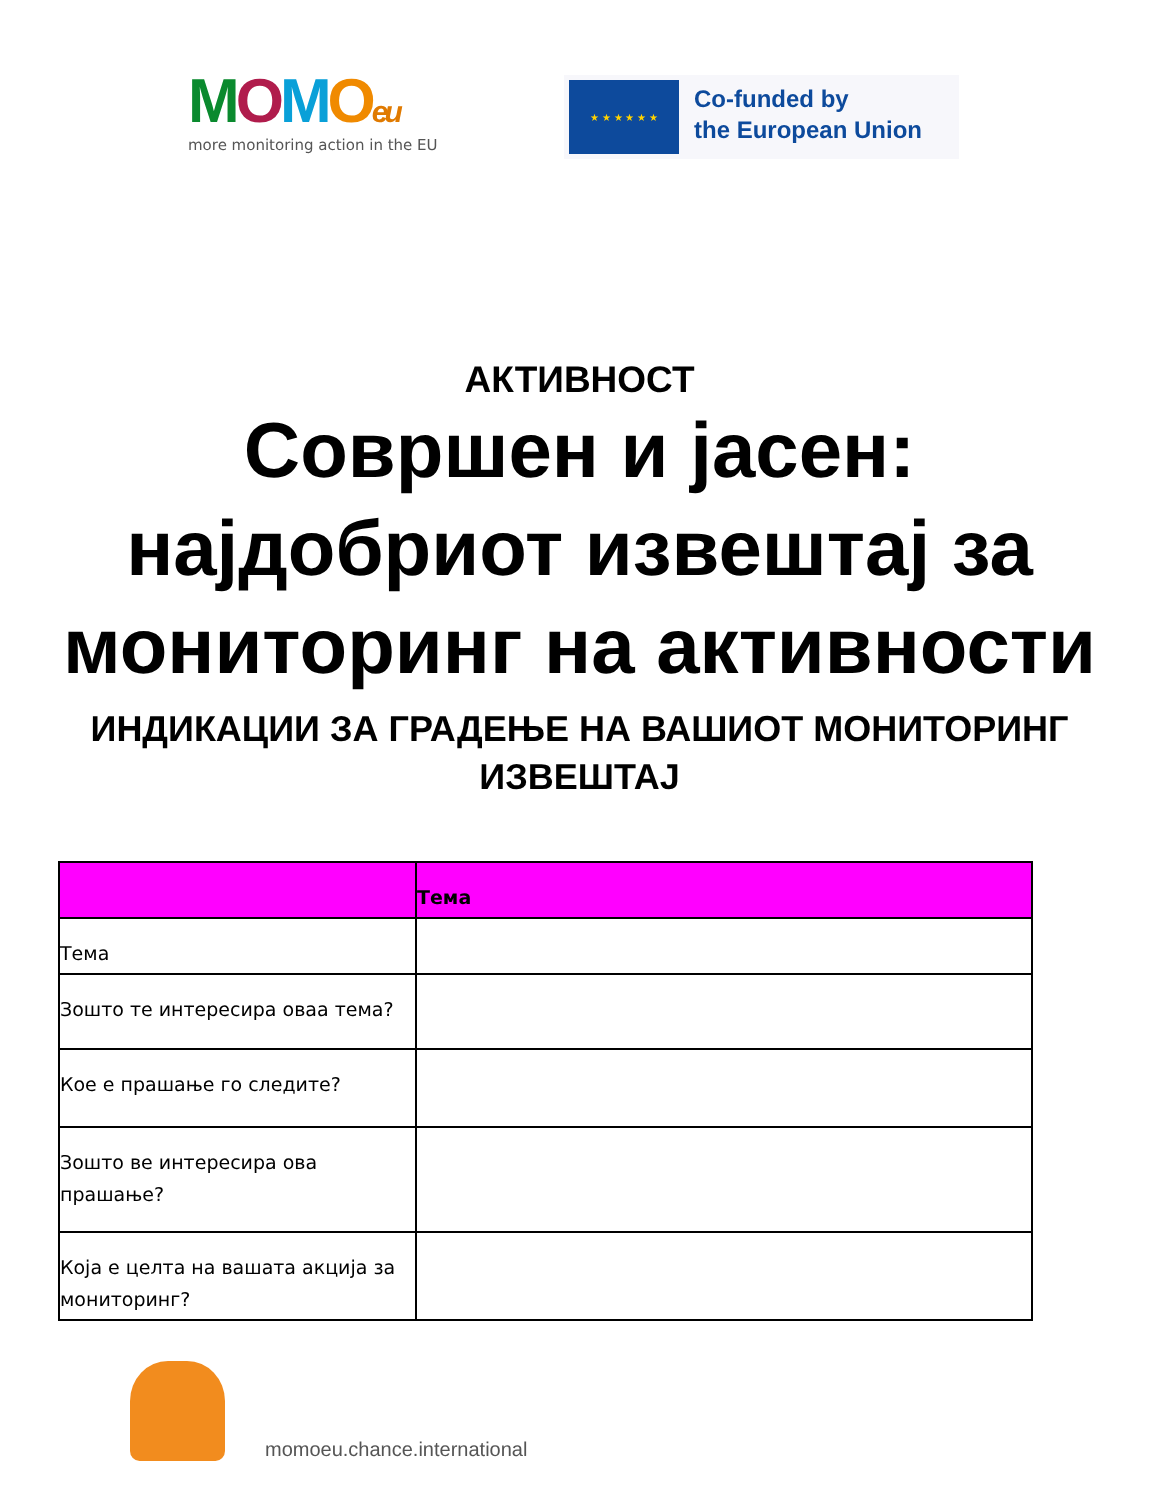MOMOeu
more monitoring action in the EU
★ ★ ★ ★ ★ ★
Co-funded by
the European Union
АКТИВНОСТ
Совршен и јасен:
најдобриот извештај за
мониторинг на активности
ИНДИКАЦИИ ЗА ГРАДЕЊЕ НА ВАШИОТ МОНИТОРИНГ
ИЗВЕШТАЈ
| | Тема |
| --- | --- |
| Тема | |
| Зошто те интересира оваа тема? | |
| Кое е прашање го следите? | |
| Зошто ве интересира ова прашање? | |
| Која е целта на вашата акција за мониторинг? | |
momoeu.chance.international